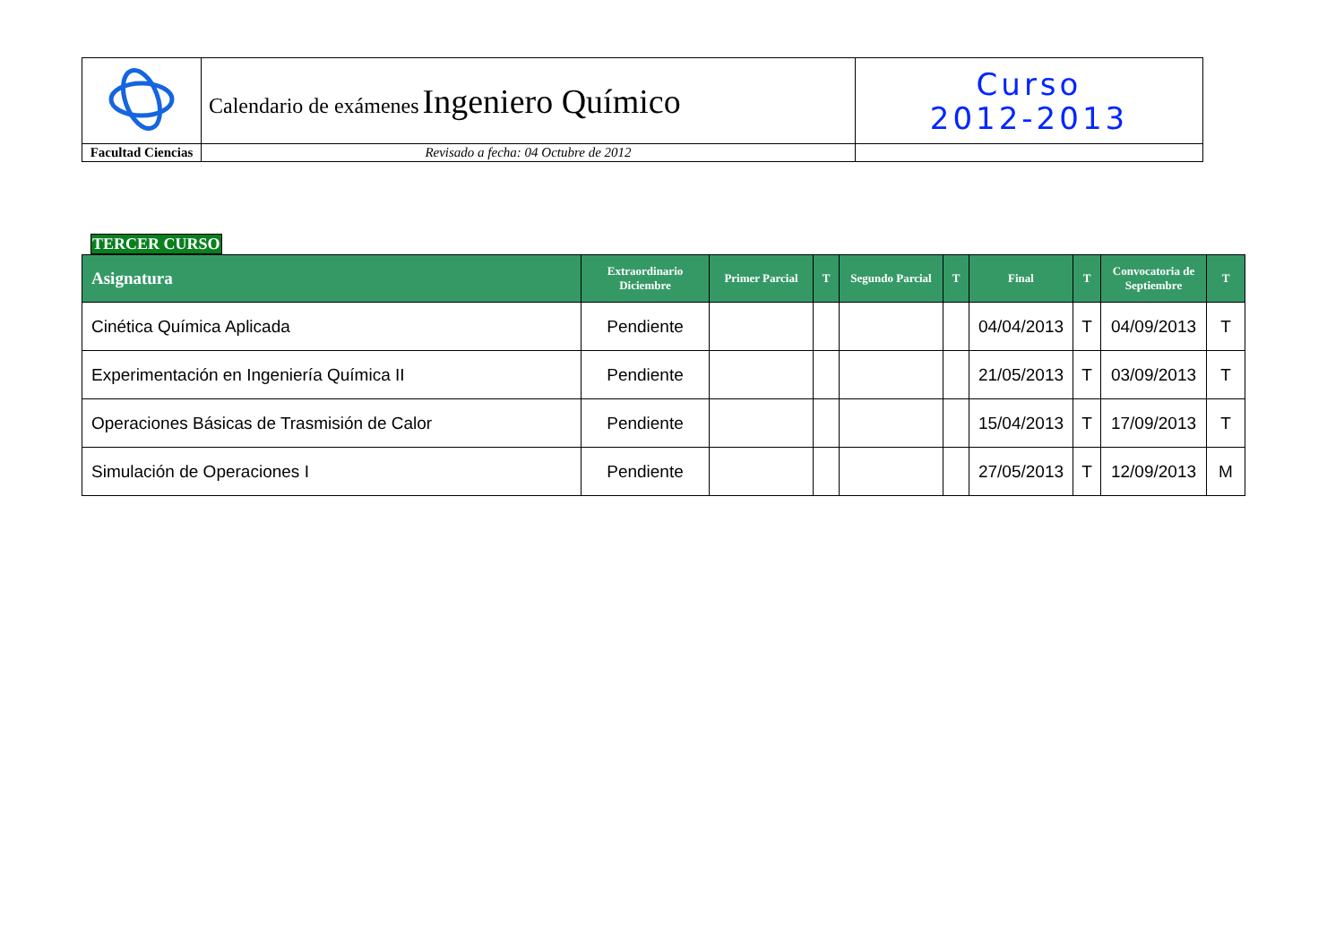| | Calendario de exámenes Ingeniero Químico | Curso 2012-2013 |
| Facultad Ciencias | Revisado a fecha: 04 Octubre de 2012 | |
TERCER CURSO
| Asignatura | Extraordinario Diciembre | Primer Parcial | T | Segundo Parcial | T | Final | T | Convocatoria de Septiembre | T |
| --- | --- | --- | --- | --- | --- | --- | --- | --- | --- |
| Cinética Química Aplicada | Pendiente | | | | | 04/04/2013 | T | 04/09/2013 | T |
| Experimentación en Ingeniería Química II | Pendiente | | | | | 21/05/2013 | T | 03/09/2013 | T |
| Operaciones Básicas de Trasmisión de Calor | Pendiente | | | | | 15/04/2013 | T | 17/09/2013 | T |
| Simulación de Operaciones I | Pendiente | | | | | 27/05/2013 | T | 12/09/2013 | M |